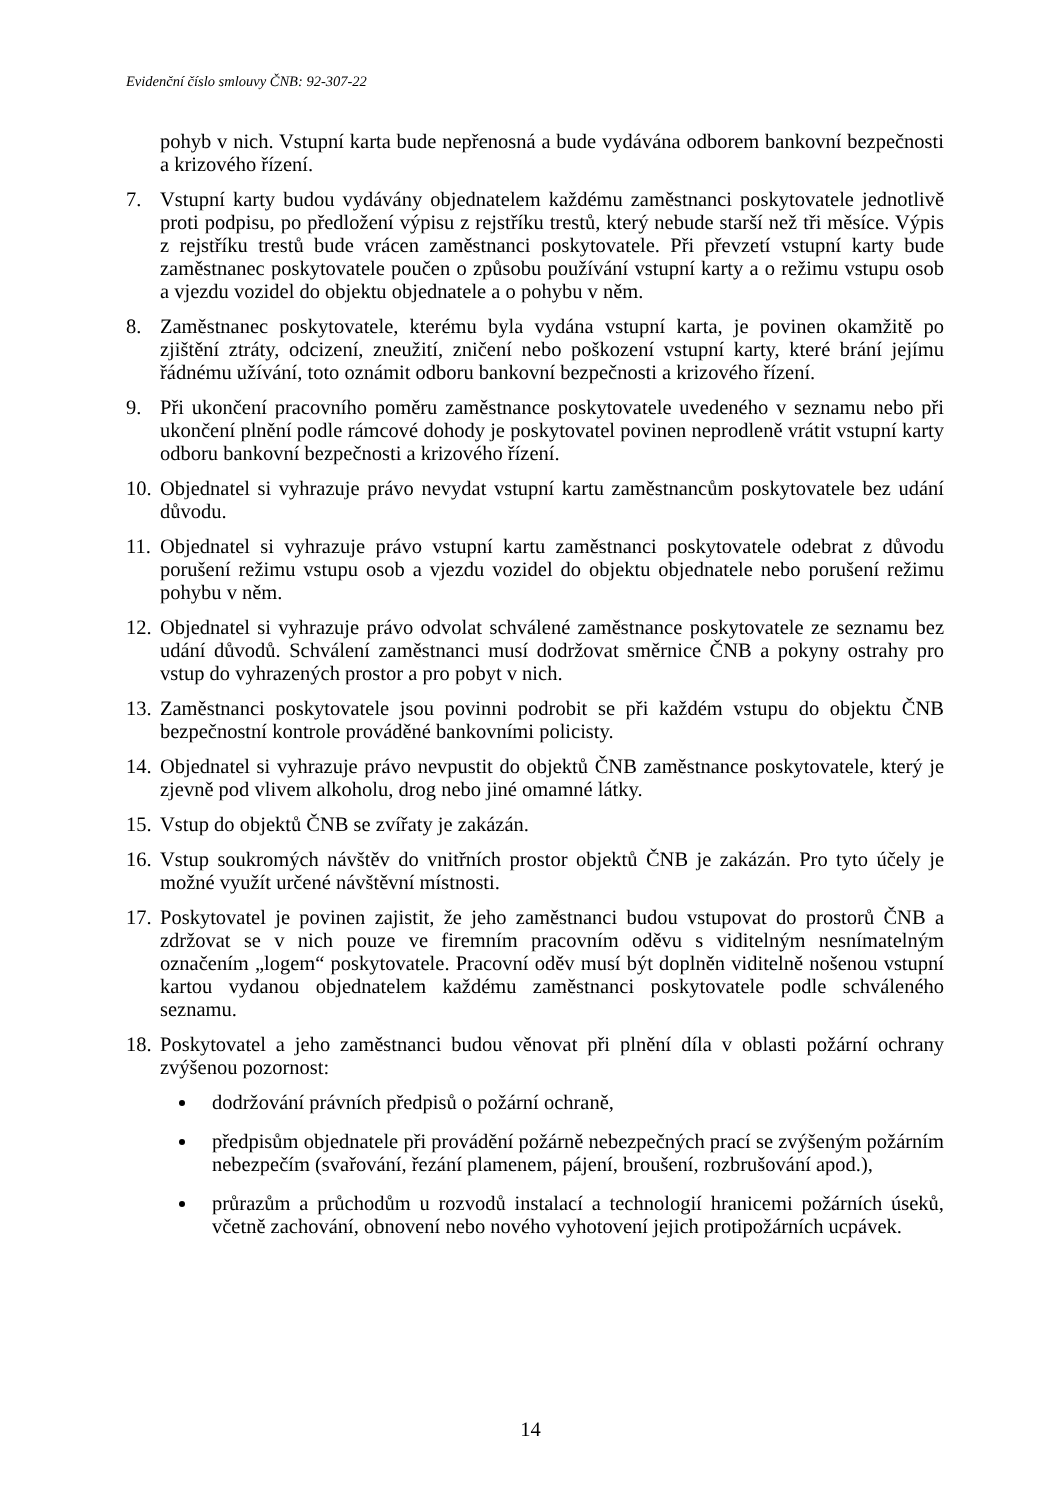Evidenční číslo smlouvy ČNB: 92-307-22
pohyb v nich. Vstupní karta bude nepřenosná a bude vydávána odborem bankovní bezpečnosti a krizového řízení.
7. Vstupní karty budou vydávány objednatelem každému zaměstnanci poskytovatele jednotlivě proti podpisu, po předložení výpisu z rejstříku trestů, který nebude starší než tři měsíce. Výpis z rejstříku trestů bude vrácen zaměstnanci poskytovatele. Při převzetí vstupní karty bude zaměstnanec poskytovatele poučen o způsobu používání vstupní karty a o režimu vstupu osob a vjezdu vozidel do objektu objednatele a o pohybu v něm.
8. Zaměstnanec poskytovatele, kterému byla vydána vstupní karta, je povinen okamžitě po zjištění ztráty, odcizení, zneužití, zničení nebo poškození vstupní karty, které brání jejímu řádnému užívání, toto oznámit odboru bankovní bezpečnosti a krizového řízení.
9. Při ukončení pracovního poměru zaměstnance poskytovatele uvedeného v seznamu nebo při ukončení plnění podle rámcové dohody je poskytovatel povinen neprodleně vrátit vstupní karty odboru bankovní bezpečnosti a krizového řízení.
10. Objednatel si vyhrazuje právo nevydat vstupní kartu zaměstnancům poskytovatele bez udání důvodu.
11. Objednatel si vyhrazuje právo vstupní kartu zaměstnanci poskytovatele odebrat z důvodu porušení režimu vstupu osob a vjezdu vozidel do objektu objednatele nebo porušení režimu pohybu v něm.
12. Objednatel si vyhrazuje právo odvolat schválené zaměstnance poskytovatele ze seznamu bez udání důvodů. Schválení zaměstnanci musí dodržovat směrnice ČNB a pokyny ostrahy pro vstup do vyhrazených prostor a pro pobyt v nich.
13. Zaměstnanci poskytovatele jsou povinni podrobit se při každém vstupu do objektu ČNB bezpečnostní kontrole prováděné bankovními policisty.
14. Objednatel si vyhrazuje právo nevpustit do objektů ČNB zaměstnance poskytovatele, který je zjevně pod vlivem alkoholu, drog nebo jiné omamné látky.
15. Vstup do objektů ČNB se zvířaty je zakázán.
16. Vstup soukromých návštěv do vnitřních prostor objektů ČNB je zakázán. Pro tyto účely je možné využít určené návštěvní místnosti.
17. Poskytovatel je povinen zajistit, že jeho zaměstnanci budou vstupovat do prostorů ČNB a zdržovat se v nich pouze ve firemním pracovním oděvu s viditelným nesnímatelným označením „logem“ poskytovatele. Pracovní oděv musí být doplněn viditelně nošenou vstupní kartou vydanou objednatelem každému zaměstnanci poskytovatele podle schváleného seznamu.
18. Poskytovatel a jeho zaměstnanci budou věnovat při plnění díla v oblasti požární ochrany zvýšenou pozornost:
dodržování právních předpisů o požární ochraně,
předpisům objednatele při provádění požárně nebezpečných prací se zvýšeným požárním nebezpečím (svařování, řezání plamenem, pájení, broušení, rozbrušování apod.),
průrazům a průchodům u rozvodů instalací a technologií hranicemi požárních úseků, včetně zachování, obnovení nebo nového vyhotovení jejich protipožárních ucpávek.
14